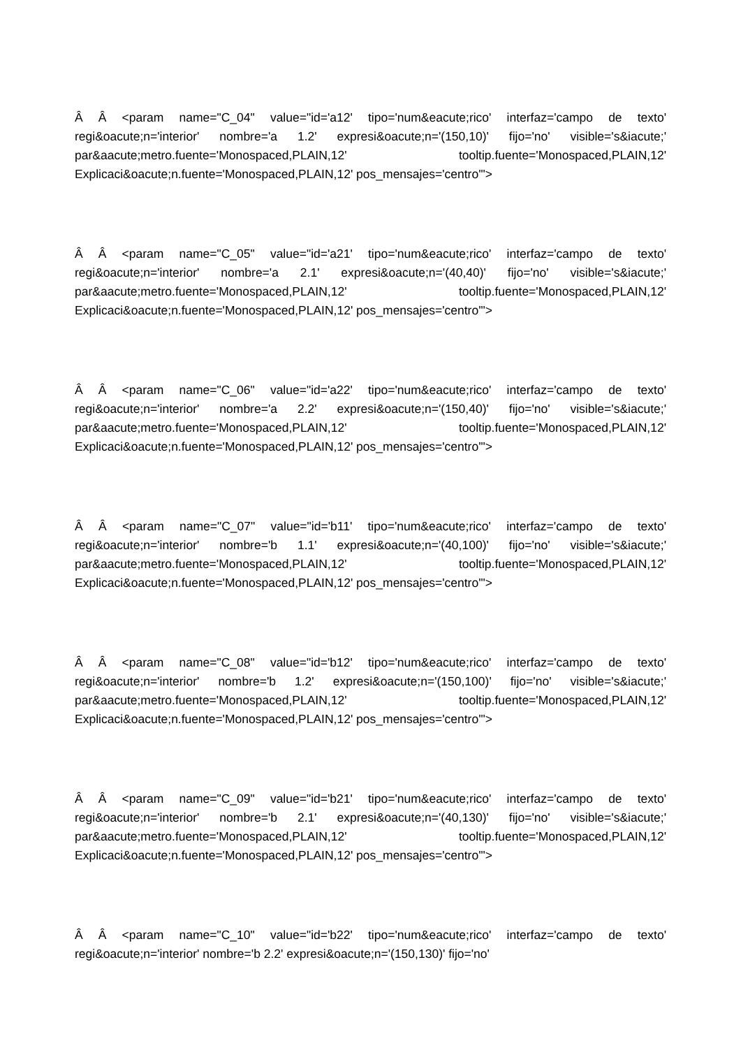Â Â <param name="C_04" value="id='a12' tipo='num&eacute;rico' interfaz='campo de texto' regi&oacute;n='interior' nombre='a 1.2' expresi&oacute;n='(150,10)' fijo='no' visible='s&iacute;' par&aacute;metro.fuente='Monospaced,PLAIN,12' tooltip.fuente='Monospaced,PLAIN,12' Explicaci&oacute;n.fuente='Monospaced,PLAIN,12' pos_mensajes='centro'">
Â Â <param name="C_05" value="id='a21' tipo='num&eacute;rico' interfaz='campo de texto' regi&oacute;n='interior' nombre='a 2.1' expresi&oacute;n='(40,40)' fijo='no' visible='s&iacute;' par&aacute;metro.fuente='Monospaced,PLAIN,12' tooltip.fuente='Monospaced,PLAIN,12' Explicaci&oacute;n.fuente='Monospaced,PLAIN,12' pos_mensajes='centro'">
Â Â <param name="C_06" value="id='a22' tipo='num&eacute;rico' interfaz='campo de texto' regi&oacute;n='interior' nombre='a 2.2' expresi&oacute;n='(150,40)' fijo='no' visible='s&iacute;' par&aacute;metro.fuente='Monospaced,PLAIN,12' tooltip.fuente='Monospaced,PLAIN,12' Explicaci&oacute;n.fuente='Monospaced,PLAIN,12' pos_mensajes='centro'">
Â Â <param name="C_07" value="id='b11' tipo='num&eacute;rico' interfaz='campo de texto' regi&oacute;n='interior' nombre='b 1.1' expresi&oacute;n='(40,100)' fijo='no' visible='s&iacute;' par&aacute;metro.fuente='Monospaced,PLAIN,12' tooltip.fuente='Monospaced,PLAIN,12' Explicaci&oacute;n.fuente='Monospaced,PLAIN,12' pos_mensajes='centro'">
Â Â <param name="C_08" value="id='b12' tipo='num&eacute;rico' interfaz='campo de texto' regi&oacute;n='interior' nombre='b 1.2' expresi&oacute;n='(150,100)' fijo='no' visible='s&iacute;' par&aacute;metro.fuente='Monospaced,PLAIN,12' tooltip.fuente='Monospaced,PLAIN,12' Explicaci&oacute;n.fuente='Monospaced,PLAIN,12' pos_mensajes='centro'">
Â Â <param name="C_09" value="id='b21' tipo='num&eacute;rico' interfaz='campo de texto' regi&oacute;n='interior' nombre='b 2.1' expresi&oacute;n='(40,130)' fijo='no' visible='s&iacute;' par&aacute;metro.fuente='Monospaced,PLAIN,12' tooltip.fuente='Monospaced,PLAIN,12' Explicaci&oacute;n.fuente='Monospaced,PLAIN,12' pos_mensajes='centro'">
Â Â <param name="C_10" value="id='b22' tipo='num&eacute;rico' interfaz='campo de texto' regi&oacute;n='interior' nombre='b 2.2' expresi&oacute;n='(150,130)' fijo='no'